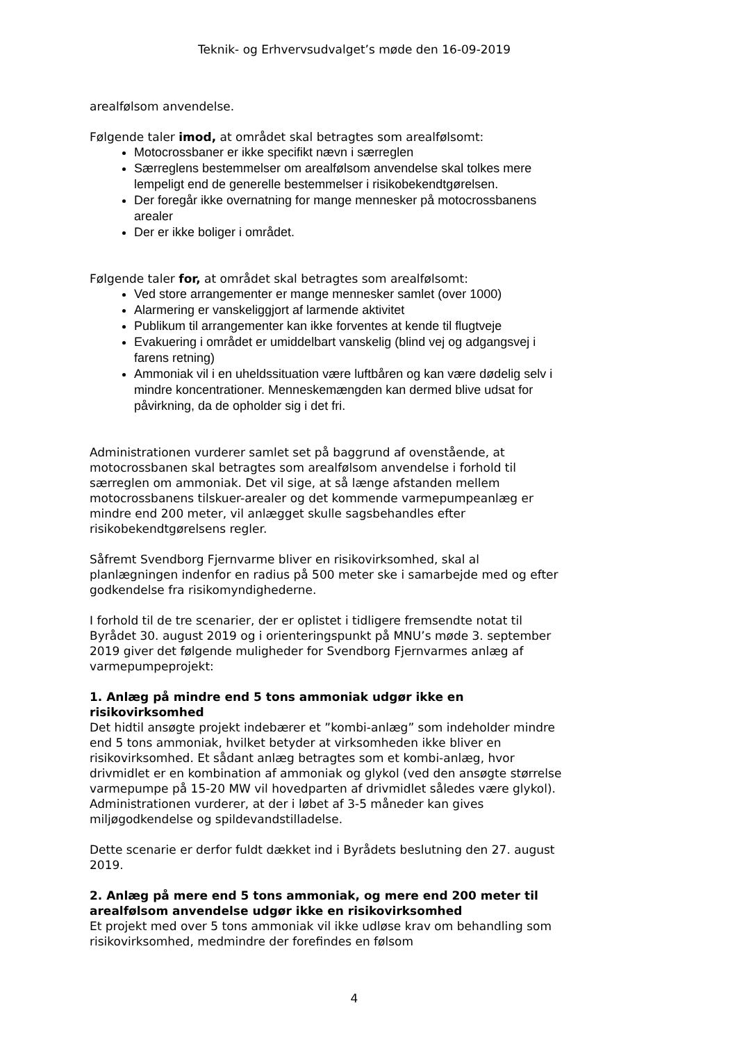Teknik- og Erhvervsudvalget’s møde den 16-09-2019
arealfølsom anvendelse.
Følgende taler imod, at området skal betragtes som arealfølsomt:
Motocrossbaner er ikke specifikt nævn i særreglen
Særreglens bestemmelser om arealfølsom anvendelse skal tolkes mere lempeligt end de generelle bestemmelser i risikobekendtgørelsen.
Der foregår ikke overnatning for mange mennesker på motocrossbanens arealer
Der er ikke boliger i området.
Følgende taler for, at området skal betragtes som arealfølsomt:
Ved store arrangementer er mange mennesker samlet (over 1000)
Alarmering er vanskeliggjort af larmende aktivitet
Publikum til arrangementer kan ikke forventes at kende til flugtveje
Evakuering i området er umiddelbart vanskelig (blind vej og adgangsvej i farens retning)
Ammoniak vil i en uheldssituation være luftbåren og kan være dødelig selv i mindre koncentrationer. Menneskemængden kan dermed blive udsat for påvirkning, da de opholder sig i det fri.
Administrationen vurderer samlet set på baggrund af ovenstående, at motocrossbanen skal betragtes som arealfølsom anvendelse i forhold til særreglen om ammoniak. Det vil sige, at så længe afstanden mellem motocrossbanens tilskuer-arealer og det kommende varmepumpeanlæg er mindre end 200 meter, vil anlægget skulle sagsbehandles efter risikobekendtgørelsens regler.
Såfremt Svendborg Fjernvarme bliver en risikovirksomhed, skal al planlægningen indenfor en radius på 500 meter ske i samarbejde med og efter godkendelse fra risikomyndighederne.
I forhold til de tre scenarier, der er oplistet i tidligere fremsendte notat til Byrådet 30. august 2019 og i orienteringspunkt på MNU’s møde 3. september 2019 giver det følgende muligheder for Svendborg Fjernvarmes anlæg af varmepumpeprojekt:
1. Anlæg på mindre end 5 tons ammoniak udgør ikke en risikovirksomhed
Det hidtil ansøgte projekt indebærer et ”kombi-anlæg” som indeholder mindre end 5 tons ammoniak, hvilket betyder at virksomheden ikke bliver en risikovirksomhed. Et sådant anlæg betragtes som et kombi-anlæg, hvor drivmidlet er en kombination af ammoniak og glykol (ved den ansøgte størrelse varmepumpe på 15-20 MW vil hovedparten af drivmidlet således være glykol).
Administrationen vurderer, at der i løbet af 3-5 måneder kan gives miljøgodkendelse og spildevandstilladelse.
Dette scenarie er derfor fuldt dækket ind i Byrådets beslutning den 27. august 2019.
2. Anlæg på mere end 5 tons ammoniak, og mere end 200 meter til arealfølsom anvendelse udgør ikke en risikovirksomhed
Et projekt med over 5 tons ammoniak vil ikke udløse krav om behandling som risikovirksomhed, medmindre der forefindes en følsom
4